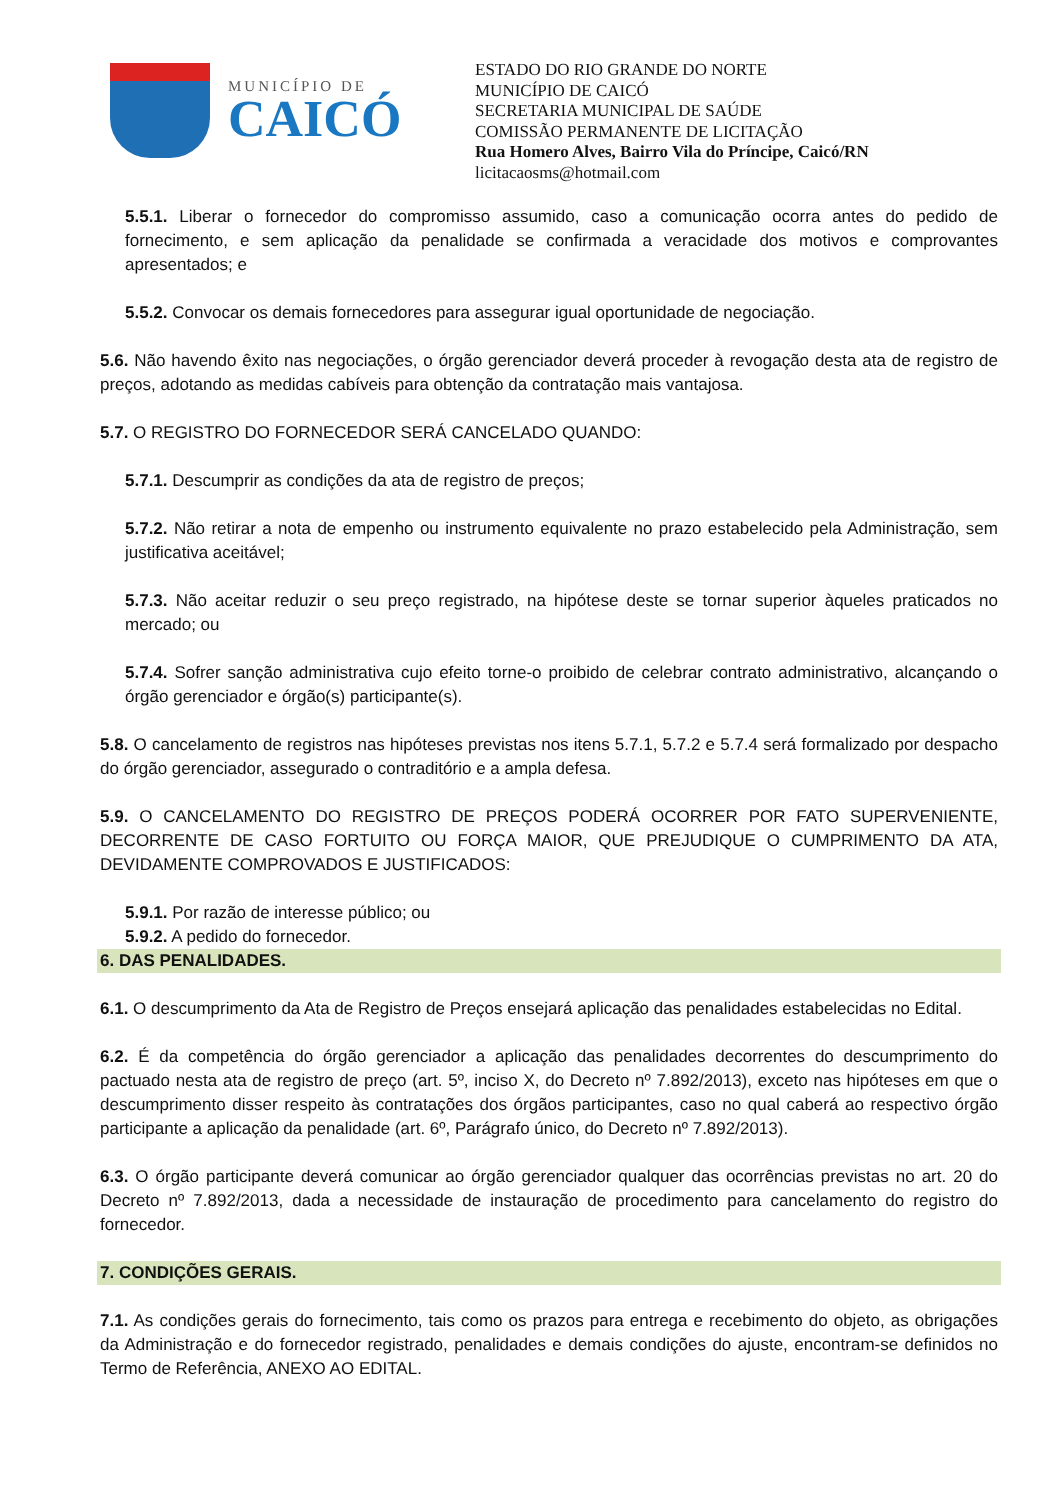MUNICÍPIO DE
CAICÓ
ESTADO DO RIO GRANDE DO NORTE
MUNICÍPIO DE CAICÓ
SECRETARIA MUNICIPAL DE SAÚDE
COMISSÃO PERMANENTE DE LICITAÇÃO
Rua Homero Alves, Bairro Vila do Príncipe, Caicó/RN
licitacaosms@hotmail.com
5.5.1. Liberar o fornecedor do compromisso assumido, caso a comunicação ocorra antes do pedido de fornecimento, e sem aplicação da penalidade se confirmada a veracidade dos motivos e comprovantes apresentados; e
5.5.2. Convocar os demais fornecedores para assegurar igual oportunidade de negociação.
5.6. Não havendo êxito nas negociações, o órgão gerenciador deverá proceder à revogação desta ata de registro de preços, adotando as medidas cabíveis para obtenção da contratação mais vantajosa.
5.7. O REGISTRO DO FORNECEDOR SERÁ CANCELADO QUANDO:
5.7.1. Descumprir as condições da ata de registro de preços;
5.7.2. Não retirar a nota de empenho ou instrumento equivalente no prazo estabelecido pela Administração, sem justificativa aceitável;
5.7.3. Não aceitar reduzir o seu preço registrado, na hipótese deste se tornar superior àqueles praticados no mercado; ou
5.7.4. Sofrer sanção administrativa cujo efeito torne-o proibido de celebrar contrato administrativo, alcançando o órgão gerenciador e órgão(s) participante(s).
5.8. O cancelamento de registros nas hipóteses previstas nos itens 5.7.1, 5.7.2 e 5.7.4 será formalizado por despacho do órgão gerenciador, assegurado o contraditório e a ampla defesa.
5.9. O CANCELAMENTO DO REGISTRO DE PREÇOS PODERÁ OCORRER POR FATO SUPERVENIENTE, DECORRENTE DE CASO FORTUITO OU FORÇA MAIOR, QUE PREJUDIQUE O CUMPRIMENTO DA ATA, DEVIDAMENTE COMPROVADOS E JUSTIFICADOS:
5.9.1. Por razão de interesse público; ou
5.9.2. A pedido do fornecedor.
6. DAS PENALIDADES.
6.1. O descumprimento da Ata de Registro de Preços ensejará aplicação das penalidades estabelecidas no Edital.
6.2. É da competência do órgão gerenciador a aplicação das penalidades decorrentes do descumprimento do pactuado nesta ata de registro de preço (art. 5º, inciso X, do Decreto nº 7.892/2013), exceto nas hipóteses em que o descumprimento disser respeito às contratações dos órgãos participantes, caso no qual caberá ao respectivo órgão participante a aplicação da penalidade (art. 6º, Parágrafo único, do Decreto nº 7.892/2013).
6.3. O órgão participante deverá comunicar ao órgão gerenciador qualquer das ocorrências previstas no art. 20 do Decreto nº 7.892/2013, dada a necessidade de instauração de procedimento para cancelamento do registro do fornecedor.
7. CONDIÇÕES GERAIS.
7.1. As condições gerais do fornecimento, tais como os prazos para entrega e recebimento do objeto, as obrigações da Administração e do fornecedor registrado, penalidades e demais condições do ajuste, encontram-se definidos no Termo de Referência, ANEXO AO EDITAL.